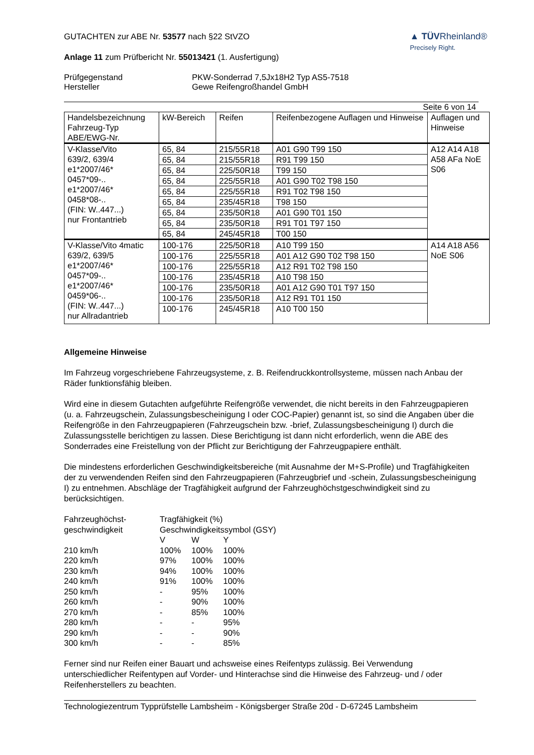GUTACHTEN zur ABE Nr. 53577 nach §22 StVZO
Anlage 11 zum Prüfbericht Nr. 55013421 (1. Ausfertigung)
▲ TÜVRheinland®
Precisely Right.
Prüfgegenstand
Hersteller
PKW-Sonderrad 7,5Jx18H2 Typ AS5-7518
Gewe Reifengroßhandel GmbH
Seite 6 von 14
| Handelsbezeichnung Fahrzeug-Typ ABE/EWG-Nr. | kW-Bereich | Reifen | Reifenbezogene Auflagen und Hinweise | Auflagen und Hinweise |
| --- | --- | --- | --- | --- |
| V-Klasse/Vito 639/2, 639/4 e1*2007/46* 0457*09-.. e1*2007/46* 0458*08-.. (FIN: W..447...) nur Frontantrieb | 65, 84 | 215/55R18 | A01 G90 T99 150 | A12 A14 A18 A58 AFa NoE S06 |
| | 65, 84 | 215/55R18 | R91 T99 150 | |
| | 65, 84 | 225/50R18 | T99 150 | |
| | 65, 84 | 225/55R18 | A01 G90 T02 T98 150 | |
| | 65, 84 | 225/55R18 | R91 T02 T98 150 | |
| | 65, 84 | 235/45R18 | T98 150 | |
| | 65, 84 | 235/50R18 | A01 G90 T01 150 | |
| | 65, 84 | 235/50R18 | R91 T01 T97 150 | |
| | 65, 84 | 245/45R18 | T00 150 | |
| V-Klasse/Vito 4matic 639/2, 639/5 e1*2007/46* 0457*09-.. e1*2007/46* 0459*06-.. (FIN: W..447...) nur Allradantrieb | 100-176 | 225/50R18 | A10 T99 150 | A14 A18 A56 NoE S06 |
| | 100-176 | 225/55R18 | A01 A12 G90 T02 T98 150 | |
| | 100-176 | 225/55R18 | A12 R91 T02 T98 150 | |
| | 100-176 | 235/45R18 | A10 T98 150 | |
| | 100-176 | 235/50R18 | A01 A12 G90 T01 T97 150 | |
| | 100-176 | 235/50R18 | A12 R91 T01 150 | |
| | 100-176 | 245/45R18 | A10 T00 150 | |
Allgemeine Hinweise
Im Fahrzeug vorgeschriebene Fahrzeugsysteme, z. B. Reifendruckkontrollsysteme, müssen nach Anbau der Räder funktionsfähig bleiben.
Wird eine in diesem Gutachten aufgeführte Reifengröße verwendet, die nicht bereits in den Fahrzeugpapieren (u. a. Fahrzeugschein, Zulassungsbescheinigung I oder COC-Papier) genannt ist, so sind die Angaben über die Reifengröße in den Fahrzeugpapieren (Fahrzeugschein bzw. -brief, Zulassungsbescheinigung I) durch die Zulassungsstelle berichtigen zu lassen. Diese Berichtigung ist dann nicht erforderlich, wenn die ABE des Sonderrades eine Freistellung von der Pflicht zur Berichtigung der Fahrzeugpapiere enthält.
Die mindestens erforderlichen Geschwindigkeitsbereiche (mit Ausnahme der M+S-Profile) und Tragfähigkeiten der zu verwendenden Reifen sind den Fahrzeugpapieren (Fahrzeugbrief und -schein, Zulassungsbescheinigung I) zu entnehmen. Abschläge der Tragfähigkeit aufgrund der Fahrzeughöchstgeschwindigkeit sind zu berücksichtigen.
| Fahrzeughöchst- | Tragfähigkeit (%) | | |
| geschwindigkeit | Geschwindigkeitssymbol (GSY) | | |
| | V | W | Y |
| 210 km/h | 100% | 100% | 100% |
| 220 km/h | 97% | 100% | 100% |
| 230 km/h | 94% | 100% | 100% |
| 240 km/h | 91% | 100% | 100% |
| 250 km/h | - | 95% | 100% |
| 260 km/h | - | 90% | 100% |
| 270 km/h | - | 85% | 100% |
| 280 km/h | - | - | 95% |
| 290 km/h | - | - | 90% |
| 300 km/h | - | - | 85% |
Ferner sind nur Reifen einer Bauart und achsweise eines Reifentyps zulässig. Bei Verwendung unterschiedlicher Reifentypen auf Vorder- und Hinterachse sind die Hinweise des Fahrzeug- und / oder Reifenherstellers zu beachten.
Technologiezentrum Typprüfstelle Lambsheim - Königsberger Straße 20d - D-67245 Lambsheim